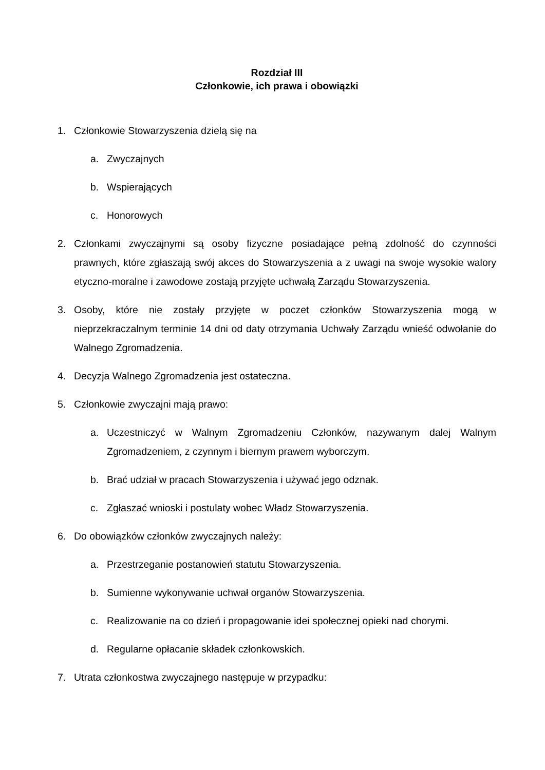Rozdział III
Członkowie, ich prawa i obowiązki
1. Członkowie Stowarzyszenia dzielą się na
a. Zwyczajnych
b. Wspierających
c. Honorowych
2. Członkami zwyczajnymi są osoby fizyczne posiadające pełną zdolność do czynności prawnych, które zgłaszają swój akces do Stowarzyszenia a z uwagi na swoje wysokie walory etyczno-moralne i zawodowe zostają przyjęte uchwałą Zarządu Stowarzyszenia.
3. Osoby, które nie zostały przyjęte w poczet członków Stowarzyszenia mogą w nieprzekraczalnym terminie 14 dni od daty otrzymania Uchwały Zarządu wnieść odwołanie do Walnego Zgromadzenia.
4. Decyzja Walnego Zgromadzenia jest ostateczna.
5. Członkowie zwyczajni mają prawo:
a. Uczestniczyć w Walnym Zgromadzeniu Członków, nazywanym dalej Walnym Zgromadzeniem, z czynnym i biernym prawem wyborczym.
b. Brać udział w pracach Stowarzyszenia i używać jego odznak.
c. Zgłaszać wnioski i postulaty wobec Władz Stowarzyszenia.
6. Do obowiązków członków zwyczajnych należy:
a. Przestrzeganie postanowień statutu Stowarzyszenia.
b. Sumienne wykonywanie uchwał organów Stowarzyszenia.
c. Realizowanie na co dzień i propagowanie idei społecznej opieki nad chorymi.
d. Regularne opłacanie składek członkowskich.
7. Utrata członkostwa zwyczajnego następuje w przypadku: